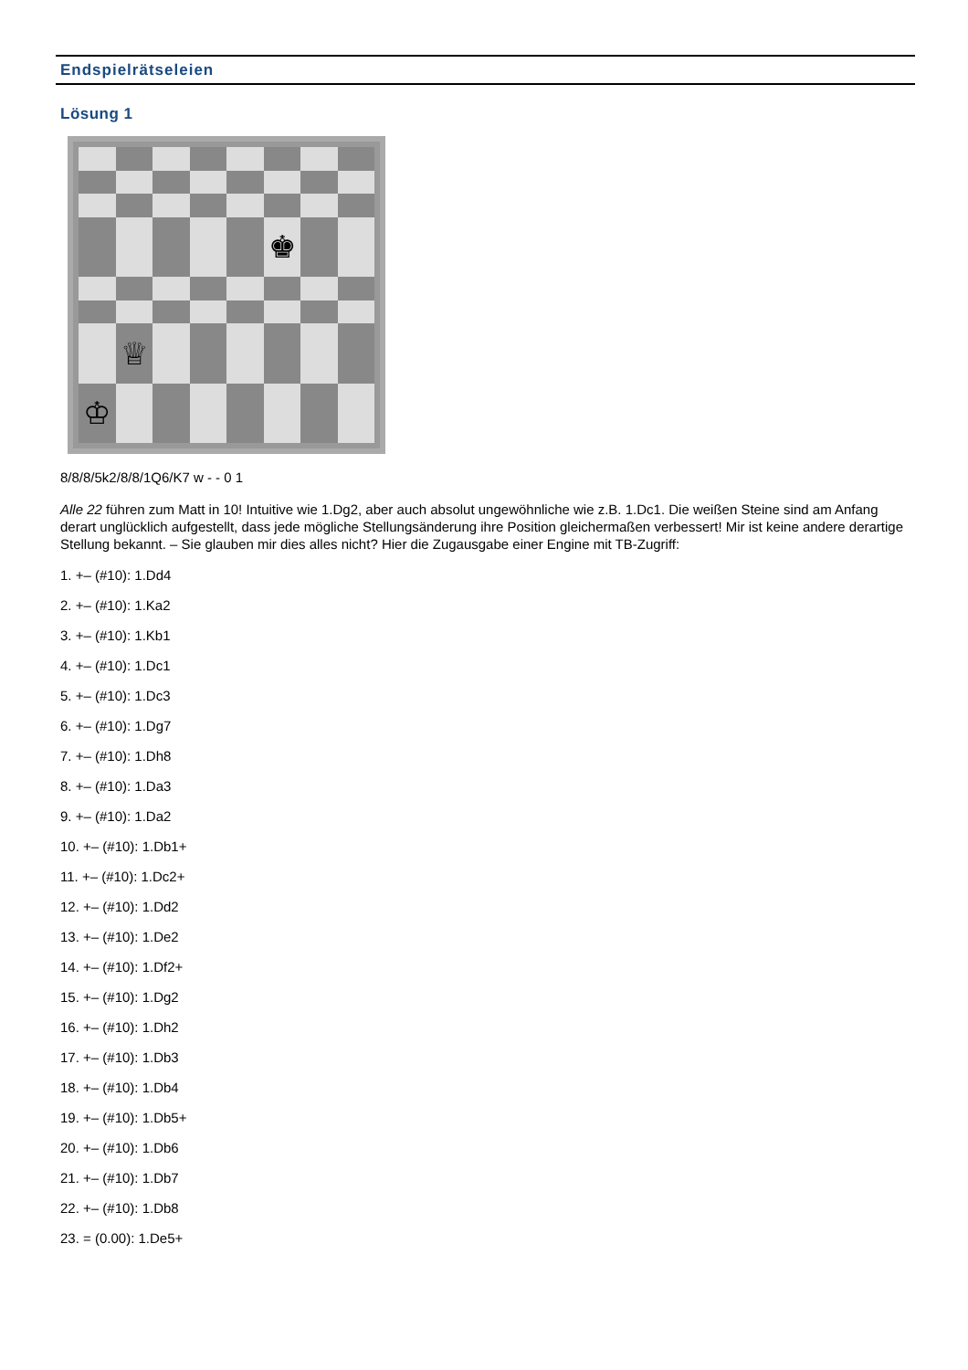Endspielrätseleien
Lösung 1
♚
♕
♔
8/8/8/5k2/8/8/1Q6/K7 w - - 0 1
Alle 22 führen zum Matt in 10! Intuitive wie 1.Dg2, aber auch absolut ungewöhnliche wie z.B. 1.Dc1. Die weißen Steine sind am Anfang derart unglücklich aufgestellt, dass jede mögliche Stellungsänderung ihre Position gleichermaßen verbessert! Mir ist keine andere derartige Stellung bekannt. – Sie glauben mir dies alles nicht? Hier die Zugausgabe einer Engine mit TB-Zugriff:
1. +– (#10): 1.Dd4
2. +– (#10): 1.Ka2
3. +– (#10): 1.Kb1
4. +– (#10): 1.Dc1
5. +– (#10): 1.Dc3
6. +– (#10): 1.Dg7
7. +– (#10): 1.Dh8
8. +– (#10): 1.Da3
9. +– (#10): 1.Da2
10. +– (#10): 1.Db1+
11. +– (#10): 1.Dc2+
12. +– (#10): 1.Dd2
13. +– (#10): 1.De2
14. +– (#10): 1.Df2+
15. +– (#10): 1.Dg2
16. +– (#10): 1.Dh2
17. +– (#10): 1.Db3
18. +– (#10): 1.Db4
19. +– (#10): 1.Db5+
20. +– (#10): 1.Db6
21. +– (#10): 1.Db7
22. +– (#10): 1.Db8
23. = (0.00): 1.De5+